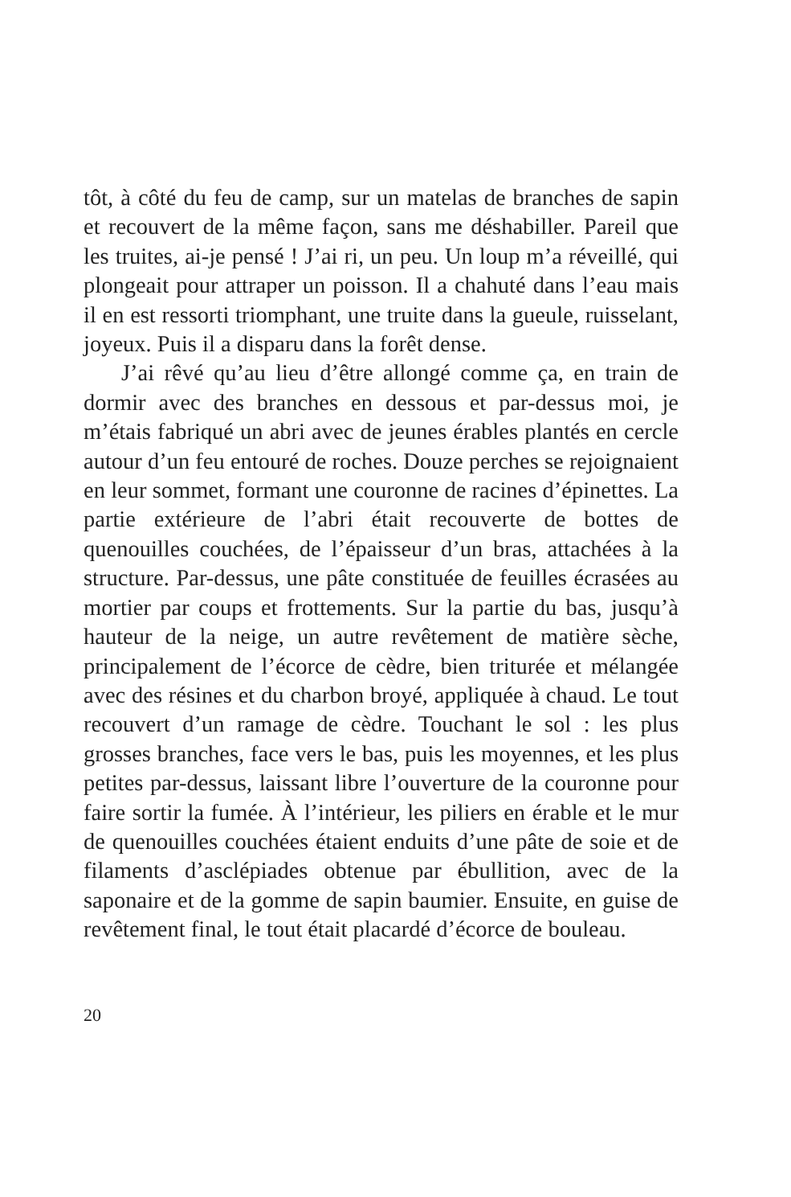tôt, à côté du feu de camp, sur un matelas de branches de sapin et recouvert de la même façon, sans me déshabiller. Pareil que les truites, ai-je pensé ! J’ai ri, un peu. Un loup m’a réveillé, qui plongeait pour attraper un poisson. Il a chahuté dans l’eau mais il en est ressorti triomphant, une truite dans la gueule, ruisselant, joyeux. Puis il a disparu dans la forêt dense.
J’ai rêvé qu’au lieu d’être allongé comme ça, en train de dormir avec des branches en dessous et par-dessus moi, je m’étais fabriqué un abri avec de jeunes érables plantés en cercle autour d’un feu entouré de roches. Douze perches se rejoignaient en leur sommet, formant une couronne de racines d’épinettes. La partie extérieure de l’abri était recouverte de bottes de quenouilles couchées, de l’épaisseur d’un bras, attachées à la structure. Par-dessus, une pâte constituée de feuilles écrasées au mortier par coups et frottements. Sur la partie du bas, jusqu’à hauteur de la neige, un autre revêtement de matière sèche, principalement de l’écorce de cèdre, bien triturée et mélangée avec des résines et du charbon broyé, appliquée à chaud. Le tout recouvert d’un ramage de cèdre. Touchant le sol : les plus grosses branches, face vers le bas, puis les moyennes, et les plus petites par-dessus, laissant libre l’ouverture de la couronne pour faire sortir la fumée. À l’intérieur, les piliers en érable et le mur de quenouilles couchées étaient enduits d’une pâte de soie et de filaments d’asclépiades obtenue par ébullition, avec de la saponaire et de la gomme de sapin baumier. Ensuite, en guise de revêtement final, le tout était placardé d’écorce de bouleau.
20